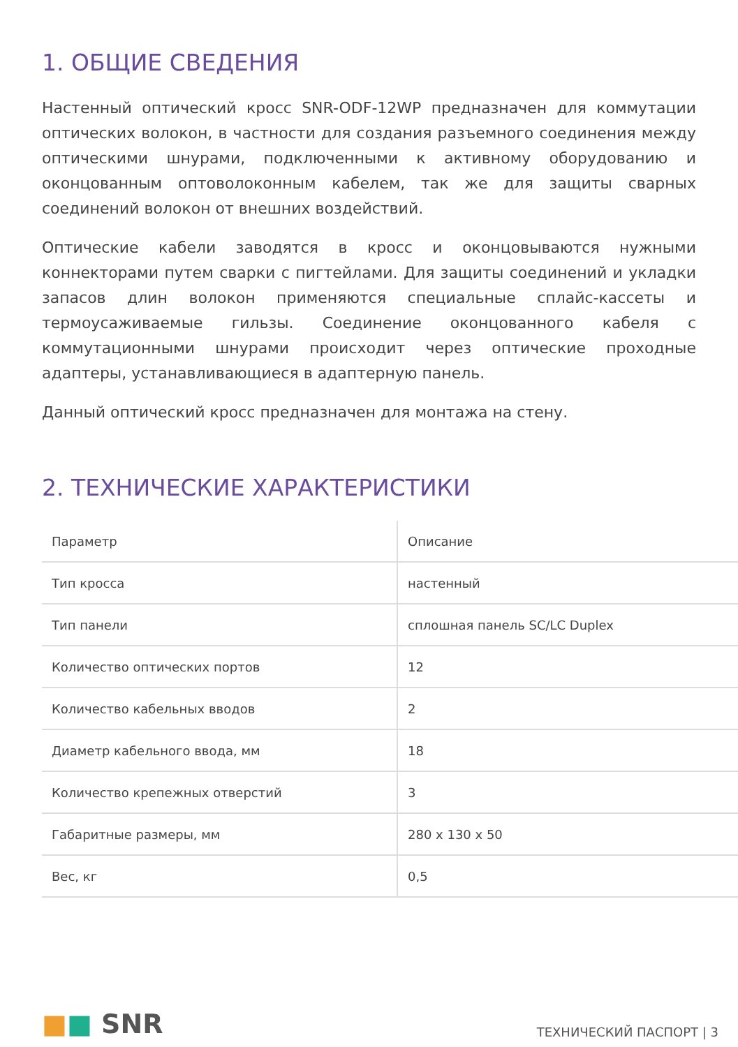1. ОБЩИЕ СВЕДЕНИЯ
Настенный оптический кросс SNR-ODF-12WP предназначен для коммутации оптических волокон, в частности для создания разъемного соединения между оптическими шнурами, подключенными к активному оборудованию и оконцованным оптоволоконным кабелем, так же для защиты сварных соединений волокон от внешних воздействий.
Оптические кабели заводятся в кросс и оконцовываются нужными коннекторами путем сварки с пигтейлами. Для защиты соединений и укладки запасов длин волокон применяются специальные сплайс-кассеты и термоусаживаемые гильзы. Соединение оконцованного кабеля с коммутационными шнурами происходит через оптические проходные адаптеры, устанавливающиеся в адаптерную панель.
Данный оптический кросс предназначен для монтажа на стену.
2. ТЕХНИЧЕСКИЕ ХАРАКТЕРИСТИКИ
| Параметр | Описание |
| --- | --- |
| Тип кросса | настенный |
| Тип панели | сплошная панель SC/LC Duplex |
| Количество оптических портов | 12 |
| Количество кабельных вводов | 2 |
| Диаметр кабельного ввода, мм | 18 |
| Количество крепежных отверстий | 3 |
| Габаритные размеры, мм | 280 x 130 x 50 |
| Вес, кг | 0,5 |
■■ SNR
ТЕХНИЧЕСКИЙ ПАСПОРТ | 3